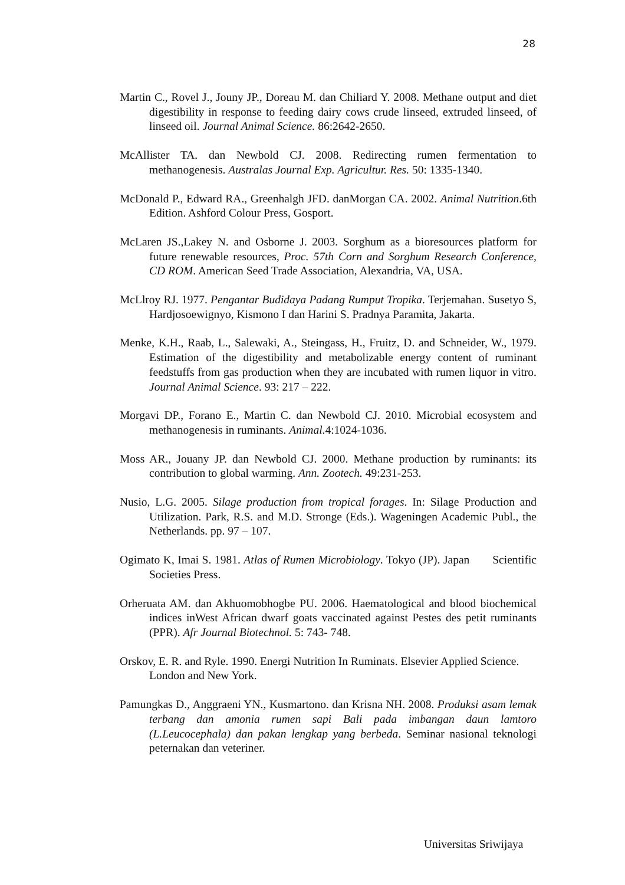28
Martin C., Rovel J., Jouny JP., Doreau M. dan Chiliard Y. 2008. Methane output and diet digestibility in response to feeding dairy cows crude linseed, extruded linseed, of linseed oil. Journal Animal Science. 86:2642-2650.
McAllister TA. dan Newbold CJ. 2008. Redirecting rumen fermentation to methanogenesis. Australas Journal Exp. Agricultur. Res. 50: 1335-1340.
McDonald P., Edward RA., Greenhalgh JFD. danMorgan CA. 2002. Animal Nutrition.6th Edition. Ashford Colour Press, Gosport.
McLaren JS.,Lakey N. and Osborne J. 2003. Sorghum as a bioresources platform for future renewable resources, Proc. 57th Corn and Sorghum Research Conference, CD ROM. American Seed Trade Association, Alexandria, VA, USA.
McLlroy RJ. 1977. Pengantar Budidaya Padang Rumput Tropika. Terjemahan. Susetyo S, Hardjosoewignyo, Kismono I dan Harini S. Pradnya Paramita, Jakarta.
Menke, K.H., Raab, L., Salewaki, A., Steingass, H., Fruitz, D. and Schneider, W., 1979. Estimation of the digestibility and metabolizable energy content of ruminant feedstuffs from gas production when they are incubated with rumen liquor in vitro. Journal Animal Science. 93: 217 – 222.
Morgavi DP., Forano E., Martin C. dan Newbold CJ. 2010. Microbial ecosystem and methanogenesis in ruminants. Animal.4:1024-1036.
Moss AR., Jouany JP. dan Newbold CJ. 2000. Methane production by ruminants: its contribution to global warming. Ann. Zootech. 49:231-253.
Nusio, L.G. 2005. Silage production from tropical forages. In: Silage Production and Utilization. Park, R.S. and M.D. Stronge (Eds.). Wageningen Academic Publ., the Netherlands. pp. 97 – 107.
Ogimato K, Imai S. 1981. Atlas of Rumen Microbiology. Tokyo (JP). Japan Scientific Societies Press.
Orheruata AM. dan Akhuomobhogbe PU. 2006. Haematological and blood biochemical indices inWest African dwarf goats vaccinated against Pestes des petit ruminants (PPR). Afr Journal Biotechnol. 5: 743- 748.
Orskov, E. R. and Ryle. 1990. Energi Nutrition In Ruminats. Elsevier Applied Science. London and New York.
Pamungkas D., Anggraeni YN., Kusmartono. dan Krisna NH. 2008. Produksi asam lemak terbang dan amonia rumen sapi Bali pada imbangan daun lamtoro (L.Leucocephala) dan pakan lengkap yang berbeda. Seminar nasional teknologi peternakan dan veteriner.
Universitas Sriwijaya